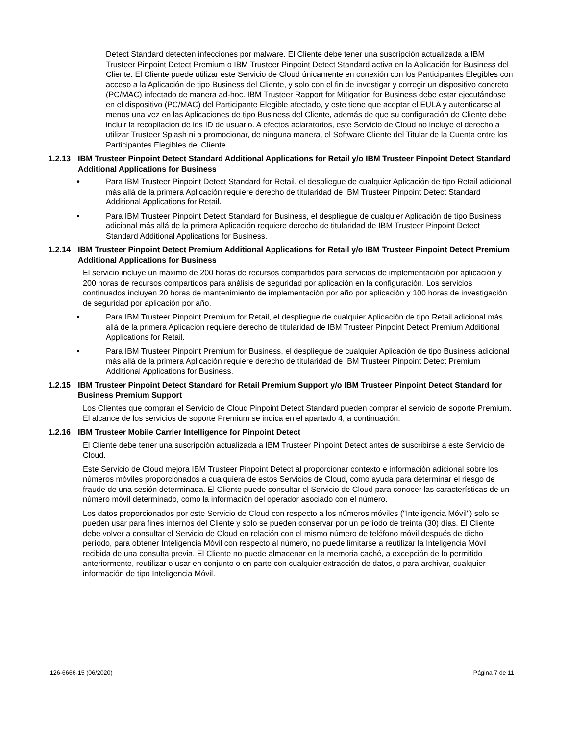Detect Standard detecten infecciones por malware. El Cliente debe tener una suscripción actualizada a IBM Trusteer Pinpoint Detect Premium o IBM Trusteer Pinpoint Detect Standard activa en la Aplicación for Business del Cliente. El Cliente puede utilizar este Servicio de Cloud únicamente en conexión con los Participantes Elegibles con acceso a la Aplicación de tipo Business del Cliente, y solo con el fin de investigar y corregir un dispositivo concreto (PC/MAC) infectado de manera ad-hoc. IBM Trusteer Rapport for Mitigation for Business debe estar ejecutándose en el dispositivo (PC/MAC) del Participante Elegible afectado, y este tiene que aceptar el EULA y autenticarse al menos una vez en las Aplicaciones de tipo Business del Cliente, además de que su configuración de Cliente debe incluir la recopilación de los ID de usuario. A efectos aclaratorios, este Servicio de Cloud no incluye el derecho a utilizar Trusteer Splash ni a promocionar, de ninguna manera, el Software Cliente del Titular de la Cuenta entre los Participantes Elegibles del Cliente.
1.2.13 IBM Trusteer Pinpoint Detect Standard Additional Applications for Retail y/o IBM Trusteer Pinpoint Detect Standard Additional Applications for Business
● Para IBM Trusteer Pinpoint Detect Standard for Retail, el despliegue de cualquier Aplicación de tipo Retail adicional más allá de la primera Aplicación requiere derecho de titularidad de IBM Trusteer Pinpoint Detect Standard Additional Applications for Retail.
● Para IBM Trusteer Pinpoint Detect Standard for Business, el despliegue de cualquier Aplicación de tipo Business adicional más allá de la primera Aplicación requiere derecho de titularidad de IBM Trusteer Pinpoint Detect Standard Additional Applications for Business.
1.2.14 IBM Trusteer Pinpoint Detect Premium Additional Applications for Retail y/o IBM Trusteer Pinpoint Detect Premium Additional Applications for Business
El servicio incluye un máximo de 200 horas de recursos compartidos para servicios de implementación por aplicación y 200 horas de recursos compartidos para análisis de seguridad por aplicación en la configuración. Los servicios continuados incluyen 20 horas de mantenimiento de implementación por año por aplicación y 100 horas de investigación de seguridad por aplicación por año.
● Para IBM Trusteer Pinpoint Premium for Retail, el despliegue de cualquier Aplicación de tipo Retail adicional más allá de la primera Aplicación requiere derecho de titularidad de IBM Trusteer Pinpoint Detect Premium Additional Applications for Retail.
● Para IBM Trusteer Pinpoint Premium for Business, el despliegue de cualquier Aplicación de tipo Business adicional más allá de la primera Aplicación requiere derecho de titularidad de IBM Trusteer Pinpoint Detect Premium Additional Applications for Business.
1.2.15 IBM Trusteer Pinpoint Detect Standard for Retail Premium Support y/o IBM Trusteer Pinpoint Detect Standard for Business Premium Support
Los Clientes que compran el Servicio de Cloud Pinpoint Detect Standard pueden comprar el servicio de soporte Premium. El alcance de los servicios de soporte Premium se indica en el apartado 4, a continuación.
1.2.16 IBM Trusteer Mobile Carrier Intelligence for Pinpoint Detect
El Cliente debe tener una suscripción actualizada a IBM Trusteer Pinpoint Detect antes de suscribirse a este Servicio de Cloud.
Este Servicio de Cloud mejora IBM Trusteer Pinpoint Detect al proporcionar contexto e información adicional sobre los números móviles proporcionados a cualquiera de estos Servicios de Cloud, como ayuda para determinar el riesgo de fraude de una sesión determinada. El Cliente puede consultar el Servicio de Cloud para conocer las características de un número móvil determinado, como la información del operador asociado con el número.
Los datos proporcionados por este Servicio de Cloud con respecto a los números móviles ("Inteligencia Móvil") solo se pueden usar para fines internos del Cliente y solo se pueden conservar por un período de treinta (30) días. El Cliente debe volver a consultar el Servicio de Cloud en relación con el mismo número de teléfono móvil después de dicho período, para obtener Inteligencia Móvil con respecto al número, no puede limitarse a reutilizar la Inteligencia Móvil recibida de una consulta previa. El Cliente no puede almacenar en la memoria caché, a excepción de lo permitido anteriormente, reutilizar o usar en conjunto o en parte con cualquier extracción de datos, o para archivar, cualquier información de tipo Inteligencia Móvil.
i126-6666-15 (06/2020) Página 7 de 11